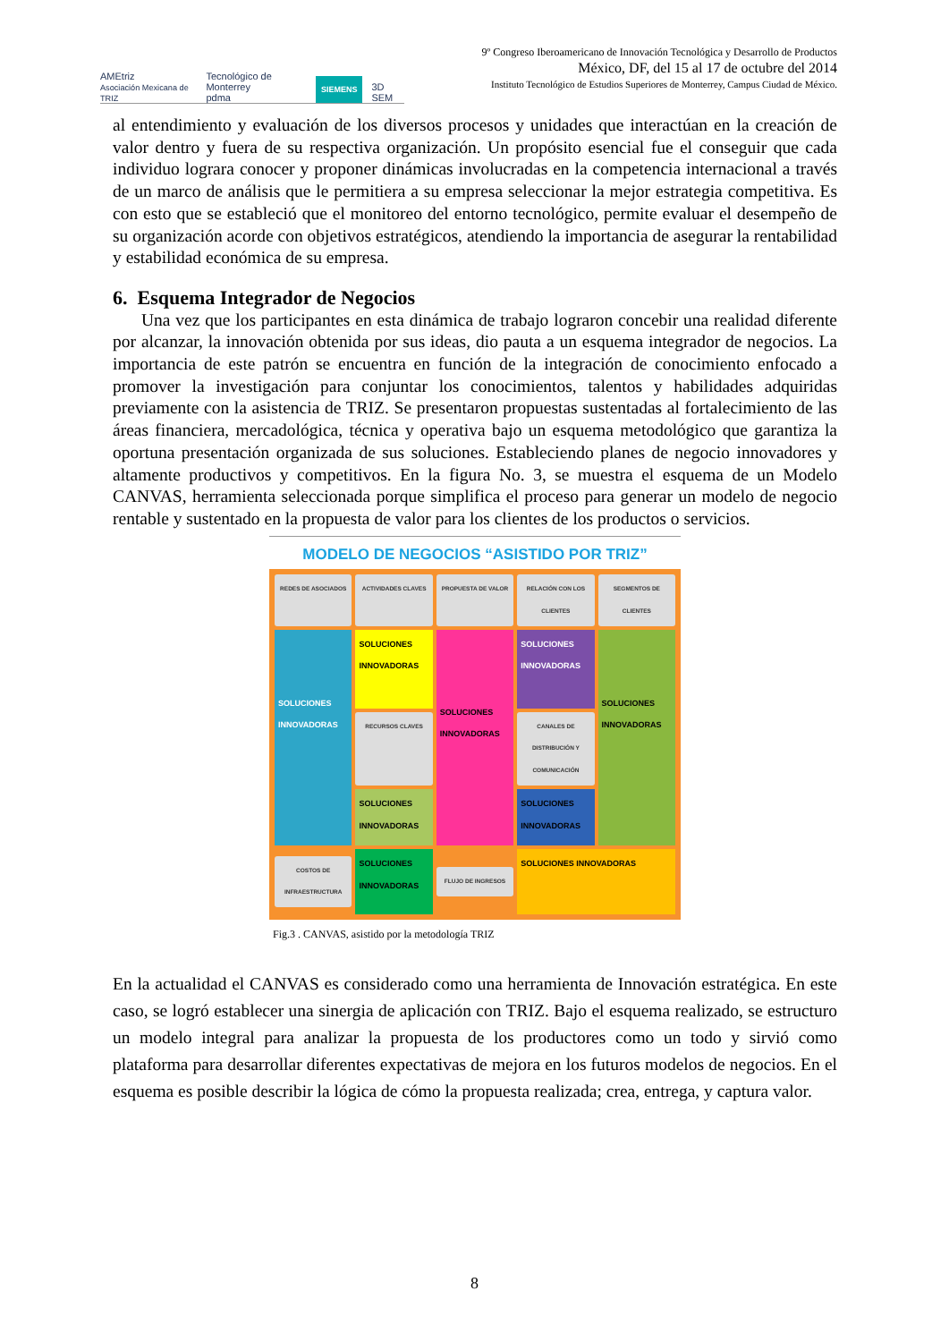AMEtriz
Asociación Mexicana de TRIZ Tecnológico de Monterrey
pdma SIEMENS 3D SEM
9º Congreso Iberoamericano de Innovación Tecnológica y Desarrollo de Productos
México, DF, del 15 al 17 de octubre del 2014
Instituto Tecnológico de Estudios Superiores de Monterrey, Campus Ciudad de México.
al entendimiento y evaluación de los diversos procesos y unidades que interactúan en la creación de valor dentro y fuera de su respectiva organización. Un propósito esencial fue el conseguir que cada individuo lograra conocer y proponer dinámicas involucradas en la competencia internacional a través de un marco de análisis que le permitiera a su empresa seleccionar la mejor estrategia competitiva. Es con esto que se estableció que el monitoreo del entorno tecnológico, permite evaluar el desempeño de su organización acorde con objetivos estratégicos, atendiendo la importancia de asegurar la rentabilidad y estabilidad económica de su empresa.
6. Esquema Integrador de Negocios
Una vez que los participantes en esta dinámica de trabajo lograron concebir una realidad diferente por alcanzar, la innovación obtenida por sus ideas, dio pauta a un esquema integrador de negocios. La importancia de este patrón se encuentra en función de la integración de conocimiento enfocado a promover la investigación para conjuntar los conocimientos, talentos y habilidades adquiridas previamente con la asistencia de TRIZ. Se presentaron propuestas sustentadas al fortalecimiento de las áreas financiera, mercadológica, técnica y operativa bajo un esquema metodológico que garantiza la oportuna presentación organizada de sus soluciones. Estableciendo planes de negocio innovadores y altamente productivos y competitivos. En la figura No. 3, se muestra el esquema de un Modelo CANVAS, herramienta seleccionada porque simplifica el proceso para generar un modelo de negocio rentable y sustentado en la propuesta de valor para los clientes de los productos o servicios.
MODELO DE NEGOCIOS “ASISTIDO POR TRIZ”
REDES DE ASOCIADOS
ACTIVIDADES CLAVES
PROPUESTA DE VALOR
RELACIÓN CON LOS CLIENTES
SEGMENTOS DE CLIENTES
SOLUCIONES INNOVADORAS
SOLUCIONES INNOVADORAS
SOLUCIONES INNOVADORAS
SOLUCIONES INNOVADORAS
SOLUCIONES INNOVADORAS
RECURSOS CLAVES
CANALES DE DISTRIBUCIÓN Y COMUNICACIÓN
SOLUCIONES INNOVADORAS
SOLUCIONES INNOVADORAS
COSTOS DE INFRAESTRUCTURA
SOLUCIONES INNOVADORAS
FLUJO DE INGRESOS
SOLUCIONES INNOVADORAS
Fig.3 . CANVAS, asistido por la metodología TRIZ
En la actualidad el CANVAS es considerado como una herramienta de Innovación estratégica. En este caso, se logró establecer una sinergia de aplicación con TRIZ. Bajo el esquema realizado, se estructuro un modelo integral para analizar la propuesta de los productores como un todo y sirvió como plataforma para desarrollar diferentes expectativas de mejora en los futuros modelos de negocios. En el esquema es posible describir la lógica de cómo la propuesta realizada; crea, entrega, y captura valor.
8